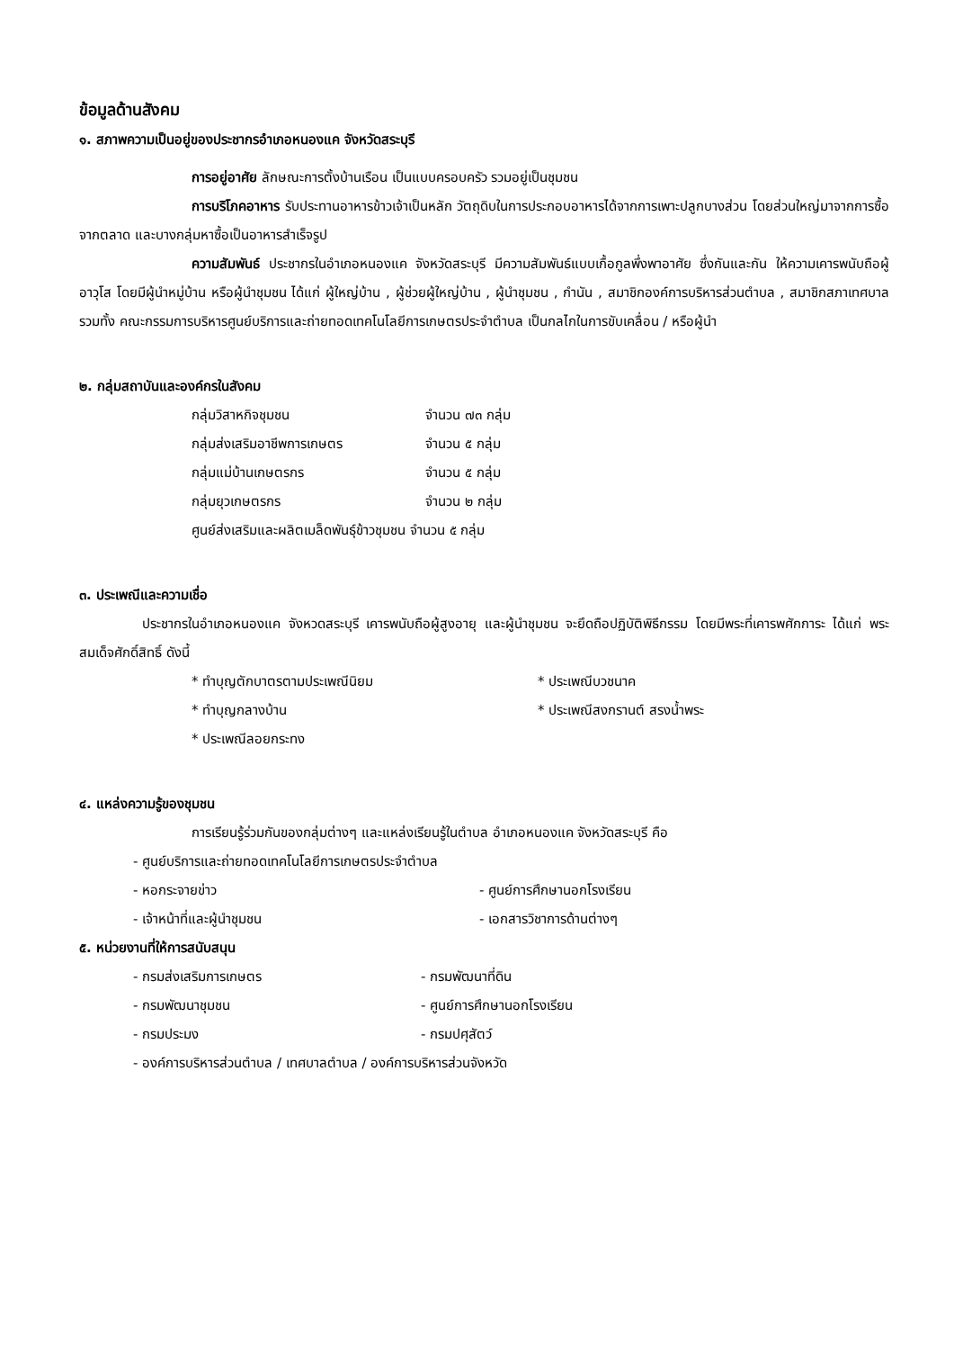ข้อมูลด้านสังคม
๑. สภาพความเป็นอยู่ของประชากรอำเภอหนองแค จังหวัดสระบุรี
การอยู่อาศัย ลักษณะการตั้งบ้านเรือน เป็นแบบครอบครัว รวมอยู่เป็นชุมชน
การบริโภคอาหาร รับประทานอาหารข้าวเจ้าเป็นหลัก วัตถุดิบในการประกอบอาหารได้จากการเพาะปลูกบางส่วน โดยส่วนใหญ่มาจากการซื้อจากตลาด และบางกลุ่มหาซื้อเป็นอาหารสำเร็จรูป
ความสัมพันธ์ ประชากรในอำเภอหนองแค จังหวัดสระบุรี มีความสัมพันธ์แบบเกื้อกูลพึ่งพาอาศัย ซึ่งกันและกัน ให้ความเคารพนับถือผู้อาวุโส โดยมีผู้นำหมู่บ้าน หรือผู้นำชุมชน ได้แก่ ผู้ใหญ่บ้าน , ผู้ช่วยผู้ใหญ่บ้าน , ผู้นำชุมชน , กำนัน , สมาชิกองค์การบริหารส่วนตำบล , สมาชิกสภาเทศบาล รวมทั้ง คณะกรรมการบริหารศูนย์บริการและถ่ายทอดเทคโนโลยีการเกษตรประจำตำบล เป็นกลไกในการขับเคลื่อน / หรือผู้นำ
๒. กลุ่มสถาบันและองค์กรในสังคม
กลุ่มวิสาหกิจชุมชน จำนวน ๗๓ กลุ่ม
กลุ่มส่งเสริมอาชีพการเกษตร จำนวน ๕ กลุ่ม
กลุ่มแม่บ้านเกษตรกร จำนวน ๕ กลุ่ม
กลุ่มยุวเกษตรกร จำนวน ๒ กลุ่ม
ศูนย์ส่งเสริมและผลิตเมล็ดพันธุ์ข้าวชุมชน จำนวน ๕ กลุ่ม
๓. ประเพณีและความเชื่อ
ประชากรในอำเภอหนองแค จังหวดสระบุรี เคารพนับถือผู้สูงอายุ และผู้นำชุมชน จะยึดถือปฏิบัติพิธีกรรม โดยมีพระที่เคารพศักการะ ได้แก่ พระสมเด็จศักดิ์สิทธิ์ ดังนี้
* ทำบุญตักบาตรตามประเพณีนิยม * ประเพณีบวชนาค
* ทำบุญกลางบ้าน * ประเพณีสงกรานต์ สรงน้ำพระ
* ประเพณีลอยกระทง
๔. แหล่งความรู้ของชุมชน
การเรียนรู้ร่วมกันของกลุ่มต่างๆ และแหล่งเรียนรู้ในตำบล อำเภอหนองแค จังหวัดสระบุรี คือ
- ศูนย์บริการและถ่ายทอดเทคโนโลยีการเกษตรประจำตำบล
- หอกระจายข่าว - ศูนย์การศึกษานอกโรงเรียน
- เจ้าหน้าที่และผู้นำชุมชน - เอกสารวิชาการด้านต่างๆ
๕. หน่วยงานที่ให้การสนับสนุน
- กรมส่งเสริมการเกษตร - กรมพัฒนาที่ดิน
- กรมพัฒนาชุมชน - ศูนย์การศึกษานอกโรงเรียน
- กรมประมง - กรมปศุสัตว์
- องค์การบริหารส่วนตำบล / เทศบาลตำบล / องค์การบริหารส่วนจังหวัด